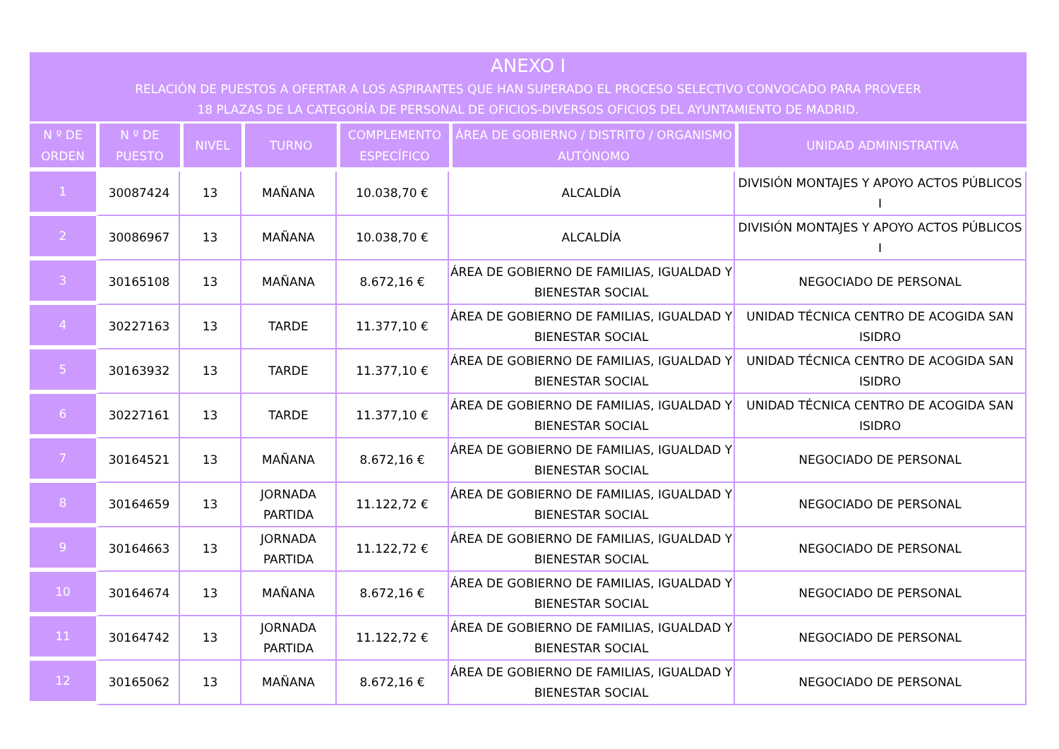ANEXO I
RELACIÓN DE PUESTOS A OFERTAR A LOS ASPIRANTES QUE HAN SUPERADO EL PROCESO SELECTIVO CONVOCADO PARA PROVEER
18 PLAZAS DE LA CATEGORÍA DE PERSONAL DE OFICIOS-DIVERSOS OFICIOS DEL AYUNTAMIENTO DE MADRID.
| N º DE ORDEN | N º DE PUESTO | NIVEL | TURNO | COMPLEMENTO ESPECÍFICO | ÁREA DE GOBIERNO / DISTRITO / ORGANISMO AUTÓNOMO | UNIDAD ADMINISTRATIVA |
| --- | --- | --- | --- | --- | --- | --- |
| 1 | 30087424 | 13 | MAÑANA | 10.038,70 € | ALCALDÍA | DIVISIÓN MONTAJES Y APOYO ACTOS PÚBLICOS I |
| 2 | 30086967 | 13 | MAÑANA | 10.038,70 € | ALCALDÍA | DIVISIÓN MONTAJES Y APOYO ACTOS PÚBLICOS I |
| 3 | 30165108 | 13 | MAÑANA | 8.672,16 € | ÁREA DE GOBIERNO DE FAMILIAS, IGUALDAD Y BIENESTAR SOCIAL | NEGOCIADO DE PERSONAL |
| 4 | 30227163 | 13 | TARDE | 11.377,10 € | ÁREA DE GOBIERNO DE FAMILIAS, IGUALDAD Y BIENESTAR SOCIAL | UNIDAD TÉCNICA CENTRO DE ACOGIDA SAN ISIDRO |
| 5 | 30163932 | 13 | TARDE | 11.377,10 € | ÁREA DE GOBIERNO DE FAMILIAS, IGUALDAD Y BIENESTAR SOCIAL | UNIDAD TÉCNICA CENTRO DE ACOGIDA SAN ISIDRO |
| 6 | 30227161 | 13 | TARDE | 11.377,10 € | ÁREA DE GOBIERNO DE FAMILIAS, IGUALDAD Y BIENESTAR SOCIAL | UNIDAD TÉCNICA CENTRO DE ACOGIDA SAN ISIDRO |
| 7 | 30164521 | 13 | MAÑANA | 8.672,16 € | ÁREA DE GOBIERNO DE FAMILIAS, IGUALDAD Y BIENESTAR SOCIAL | NEGOCIADO DE PERSONAL |
| 8 | 30164659 | 13 | JORNADA PARTIDA | 11.122,72 € | ÁREA DE GOBIERNO DE FAMILIAS, IGUALDAD Y BIENESTAR SOCIAL | NEGOCIADO DE PERSONAL |
| 9 | 30164663 | 13 | JORNADA PARTIDA | 11.122,72 € | ÁREA DE GOBIERNO DE FAMILIAS, IGUALDAD Y BIENESTAR SOCIAL | NEGOCIADO DE PERSONAL |
| 10 | 30164674 | 13 | MAÑANA | 8.672,16 € | ÁREA DE GOBIERNO DE FAMILIAS, IGUALDAD Y BIENESTAR SOCIAL | NEGOCIADO DE PERSONAL |
| 11 | 30164742 | 13 | JORNADA PARTIDA | 11.122,72 € | ÁREA DE GOBIERNO DE FAMILIAS, IGUALDAD Y BIENESTAR SOCIAL | NEGOCIADO DE PERSONAL |
| 12 | 30165062 | 13 | MAÑANA | 8.672,16 € | ÁREA DE GOBIERNO DE FAMILIAS, IGUALDAD Y BIENESTAR SOCIAL | NEGOCIADO DE PERSONAL |